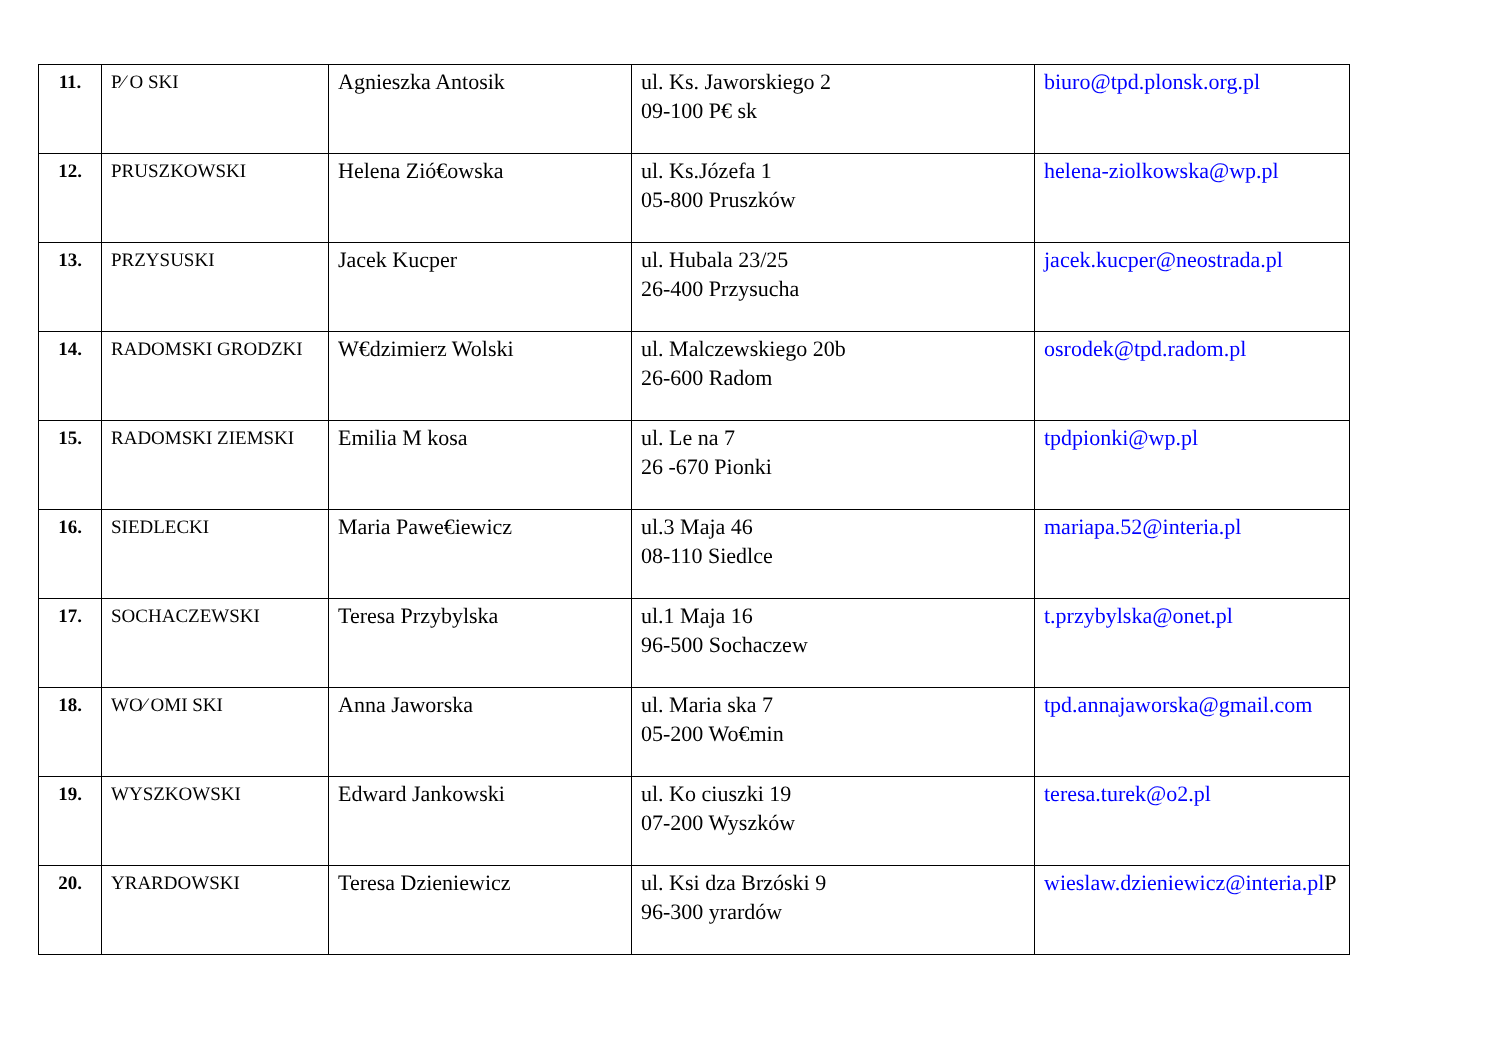| 11. | P⁄ O SKI | Agnieszka Antosik | ul. Ks. Jaworskiego 2 09-100 P€ sk | biuro@tpd.plonsk.org.pl |
| 12. | PRUSZKOWSKI | Helena Zió€owska | ul. Ks.Józefa 1 05-800 Pruszków | helena-ziolkowska@wp.pl |
| 13. | PRZYSUSKI | Jacek Kucper | ul. Hubala 23/25 26-400 Przysucha | jacek.kucper@neostrada.pl |
| 14. | RADOMSKI GRODZKI | W€dzimierz Wolski | ul. Malczewskiego 20b 26-600 Radom | osrodek@tpd.radom.pl |
| 15. | RADOMSKI ZIEMSKI | Emilia M kosa | ul. Le na 7 26 -670 Pionki | tpdpionki@wp.pl |
| 16. | SIEDLECKI | Maria Pawe€iewicz | ul.3 Maja 46 08-110 Siedlce | mariapa.52@interia.pl |
| 17. | SOCHACZEWSKI | Teresa Przybylska | ul.1 Maja 16 96-500 Sochaczew | t.przybylska@onet.pl |
| 18. | WO⁄ OMI SKI | Anna Jaworska | ul. Maria ska 7 05-200 Wo€min | tpd.annajaworska@gmail.com |
| 19. | WYSZKOWSKI | Edward Jankowski | ul. Ko ciuszki 19 07-200 Wyszków | teresa.turek@o2.pl |
| 20. | YRARDOWSKI | Teresa Dzieniewicz | ul. Ksi dza Brzóski 9 96-300 yrardów | wieslaw.dzieniewicz@interia.pl P |